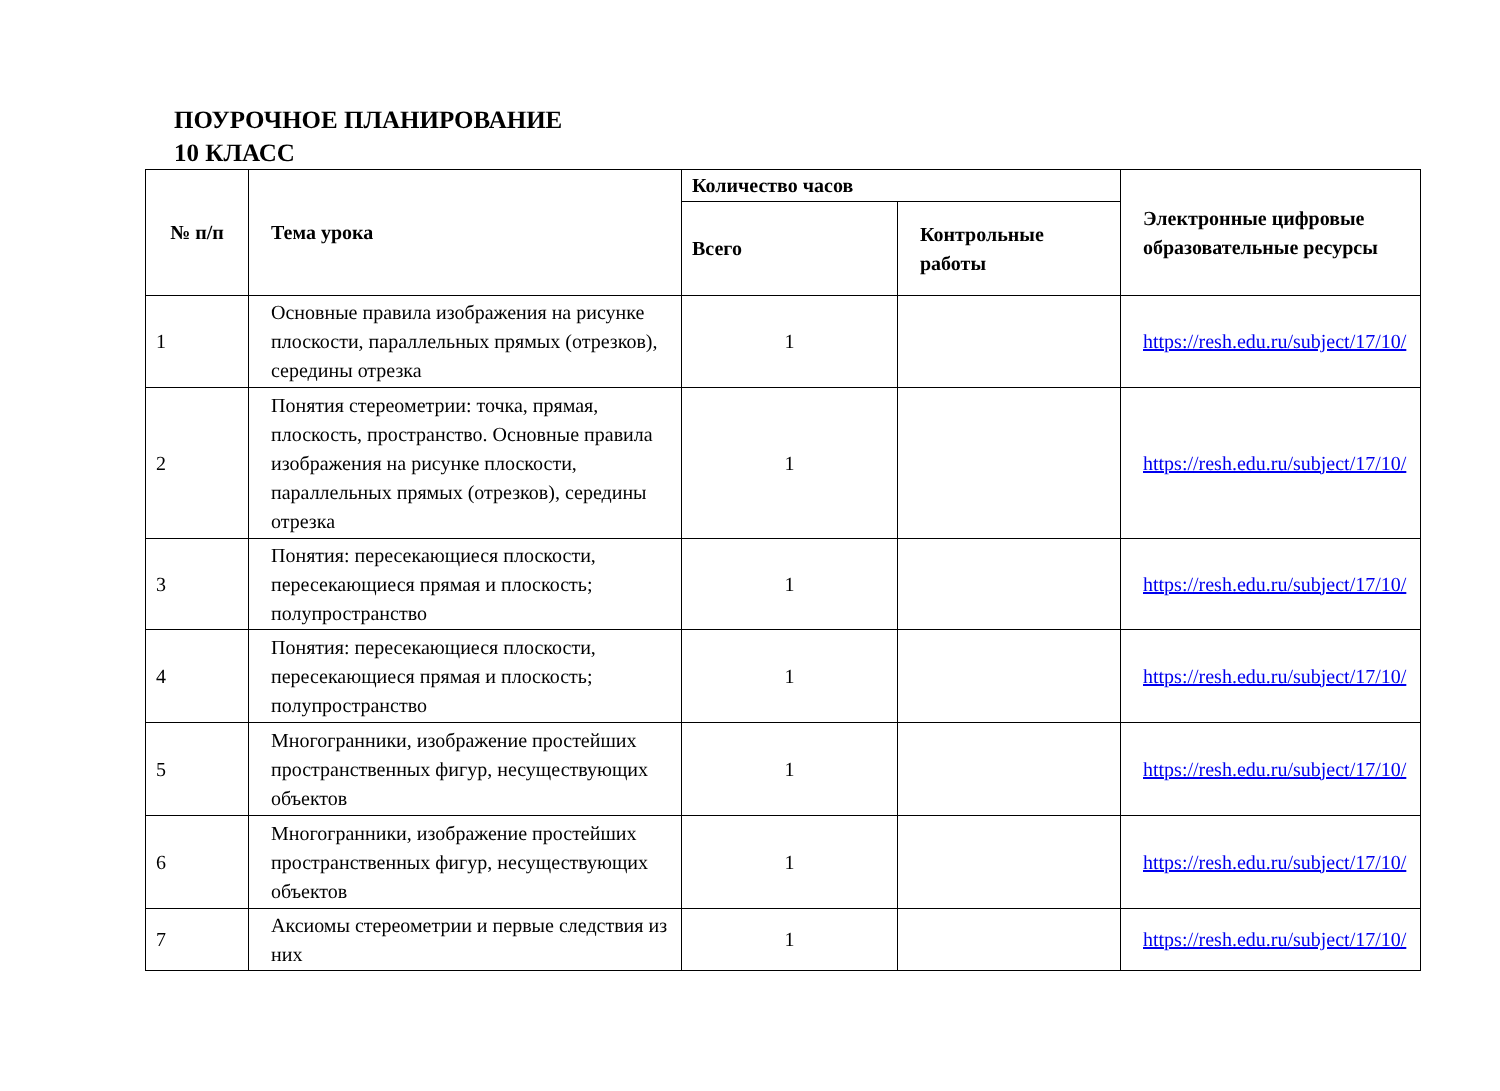ПОУРОЧНОЕ ПЛАНИРОВАНИЕ
10 КЛАСС
| № п/п | Тема урока | Количество часов | | Электронные цифровые образовательные ресурсы |
| --- | --- | --- | --- | --- |
| | | Всего | Контрольные работы | |
| 1 | Основные правила изображения на рисунке плоскости, параллельных прямых (отрезков), середины отрезка | 1 | | https://resh.edu.ru/subject/17/10/ |
| 2 | Понятия стереометрии: точка, прямая, плоскость, пространство. Основные правила изображения на рисунке плоскости, параллельных прямых (отрезков), середины отрезка | 1 | | https://resh.edu.ru/subject/17/10/ |
| 3 | Понятия: пересекающиеся плоскости, пересекающиеся прямая и плоскость; полупространство | 1 | | https://resh.edu.ru/subject/17/10/ |
| 4 | Понятия: пересекающиеся плоскости, пересекающиеся прямая и плоскость; полупространство | 1 | | https://resh.edu.ru/subject/17/10/ |
| 5 | Многогранники, изображение простейших пространственных фигур, несуществующих объектов | 1 | | https://resh.edu.ru/subject/17/10/ |
| 6 | Многогранники, изображение простейших пространственных фигур, несуществующих объектов | 1 | | https://resh.edu.ru/subject/17/10/ |
| 7 | Аксиомы стереометрии и первые следствия из них | 1 | | https://resh.edu.ru/subject/17/10/ |